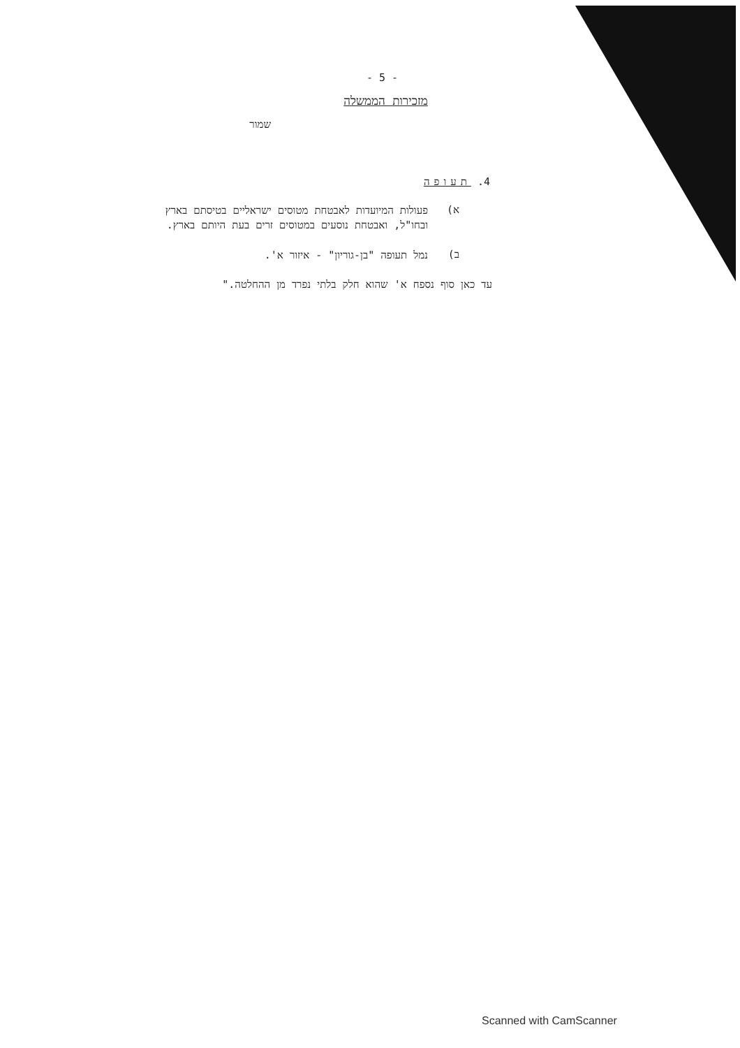- 5 -
מזכירות הממשלה
שמור
4. תעופה
א)
פעולות המיועדות לאבטחת מטוסים ישראליים בטיסתם בארץ ובחו"ל, ואבטחת נוסעים במטוסים זרים בעת היותם בארץ.
ב)
נמל תעופה "בן-גוריון" - איזור א'.
עד כאן סוף נספח א' שהוא חלק בלתי נפרד מן ההחלטה."
Scanned with CamScanner